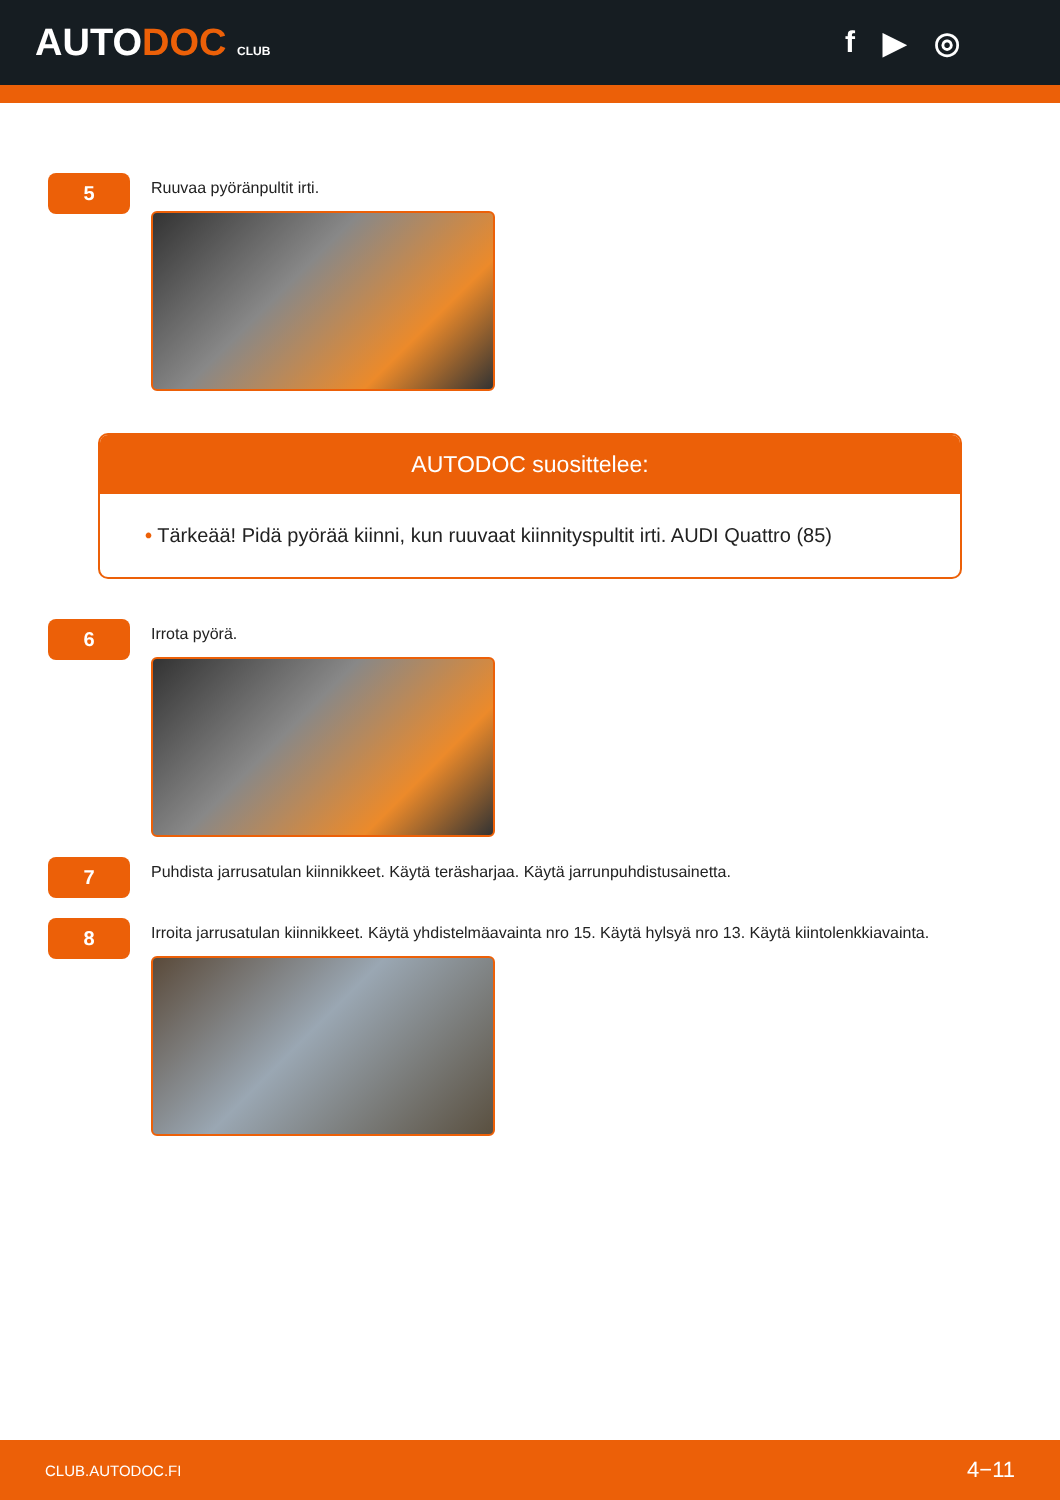AUTODOC CLUB
f ▶ ◎
5
Ruuvaa pyöränpultit irti.
AUTODOC suosittelee:
• Tärkeää! Pidä pyörää kiinni, kun ruuvaat kiinnityspultit irti. AUDI Quattro (85)
6
Irrota pyörä.
7
Puhdista jarrusatulan kiinnikkeet. Käytä teräsharjaa. Käytä jarrunpuhdistusainetta.
8
Irroita jarrusatulan kiinnikkeet. Käytä yhdistelmäavainta nro 15. Käytä hylsyä nro 13. Käytä kiintolenkkiavainta.
CLUB.AUTODOC.FI 4−11